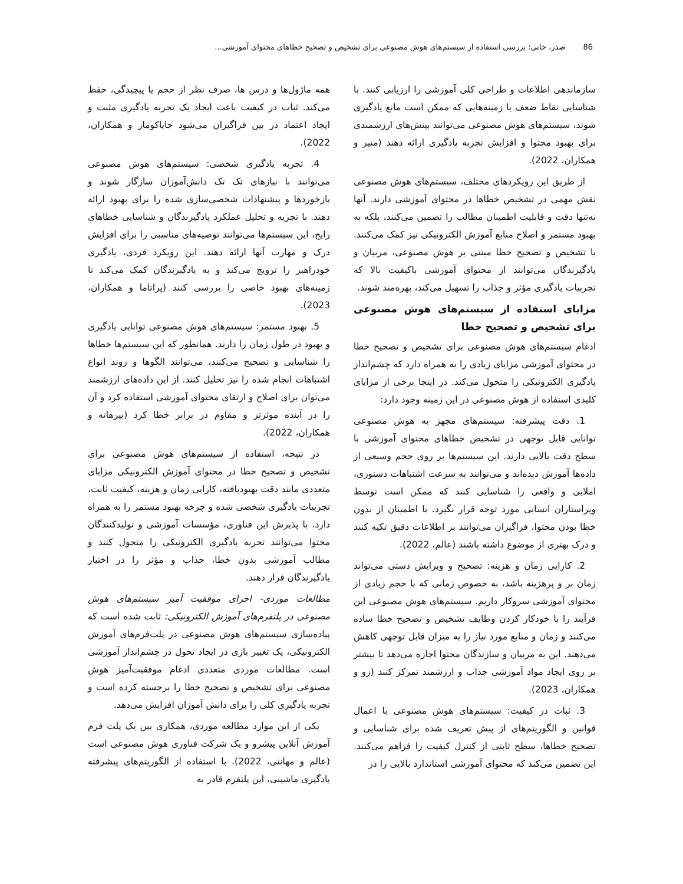86 صدر، خانی: بررسی استفاده از سیستم‌های هوش مصنوعی برای تشخیص و تصحیح خطاهای محتوای آموزشی...
سازماندهی اطلاعات و طراحی کلی آموزشی را ارزیابی کنند. با شناسایی نقاط ضعف یا زمینه‌هایی که ممکن است مانع یادگیری شوند، سیستم‌های هوش مصنوعی می‌توانند بینش‌های ارزشمندی برای بهبود محتوا و افزایش تجربه یادگیری ارائه دهند (منیر و همکاران، 2022).
از طریق این رویکردهای مختلف، سیستم‌های هوش مصنوعی نقش مهمی در تشخیص خطاها در محتوای آموزشی دارند. آنها نه‌تنها دقت و قابلیت اطمینان مطالب را تضمین می‌کنند، بلکه به بهبود مستمر و اصلاح منابع آموزش الکترونیکی نیز کمک می‌کنند. با تشخیص و تصحیح خطا مبتنی بر هوش مصنوعی، مربیان و یادگیرندگان می‌توانند از محتوای آموزشی باکیفیت بالا که تجربیات یادگیری مؤثر و جذاب را تسهیل می‌کند، بهره‌مند شوند.
مزایای استفاده از سیستم‌های هوش مصنوعی برای تشخیص و تصحیح خطا
ادغام سیستم‌های هوش مصنوعی برای تشخیص و تصحیح خطا در محتوای آموزشی مزایای زیادی را به همراه دارد که چشم‌انداز یادگیری الکترونیکی را متحول می‌کند. در اینجا برخی از مزایای کلیدی استفاده از هوش مصنوعی در این زمینه وجود دارد:
1. دقت پیشرفته: سیستم‌های مجهز به هوش مصنوعی توانایی قابل توجهی در تشخیص خطاهای محتوای آموزشی با سطح دقت بالایی دارند. این سیستم‌ها بر روی حجم وسیعی از داده‌ها آموزش دیده‌اند و می‌توانند به سرعت اشتباهات دستوری، املایی و واقعی را شناسایی کنند که ممکن است توسط ویراستاران انسانی مورد توجه قرار نگیرد. با اطمینان از بدون خطا بودن محتوا، فراگیران می‌توانند بر اطلاعات دقیق تکیه کنند و درک بهتری از موضوع داشته باشند (عالم، 2022).
2. کارایی زمان و هزینه: تصحیح و ویرایش دستی می‌تواند زمان بر و پرهزینه باشد، به خصوص زمانی که با حجم زیادی از محتوای آموزشی سروکار داریم. سیستم‌های هوش مصنوعی این فرآیند را با خودکار کردن وظایف تشخیص و تصحیح خطا ساده می‌کنند و زمان و منابع مورد نیاز را به میزان قابل توجهی کاهش می‌دهند. این به مربیان و سازندگان محتوا اجازه می‌دهد تا بیشتر بر روی ایجاد مواد آموزشی جذاب و ارزشمند تمرکز کنند (زو و همکاران، 2023).
3. ثبات در کیفیت: سیستم‌های هوش مصنوعی با اعمال قوانین و الگوریتم‌های از پیش تعریف شده برای شناسایی و تصحیح خطاها، سطح ثابتی از کنترل کیفیت را فراهم می‌کنند. این تضمین می‌کند که محتوای آموزشی استاندارد بالایی را در
همه ماژول‌ها و درس ها، صرف نظر از حجم یا پیچیدگی، حفظ می‌کند. ثبات در کیفیت باعث ایجاد یک تجربه یادگیری مثبت و ایجاد اعتماد در بین فراگیران می‌شود جایاکومار و همکاران، 2022).
4. تجربه یادگیری شخصی: سیستم‌های هوش مصنوعی می‌توانند با نیازهای تک تک دانش‌آموزان سازگار شوند و بازخوردها و پیشنهادات شخصی‌سازی شده را برای بهبود ارائه دهند. با تجزیه و تحلیل عملکرد یادگیرندگان و شناسایی خطاهای رایج، این سیستم‌ها می‌توانند توصیه‌های مناسبی را برای افزایش درک و مهارت آنها ارائه دهند. این رویکرد فردی، یادگیری خودراهبر را ترویج می‌کند و به یادگیرندگان کمک می‌کند تا زمینه‌های بهبود خاصی را بررسی کنند (پراتاما و همکاران، 2023).
5. بهبود مستمر: سیستم‌های هوش مصنوعی توانایی یادگیری و بهبود در طول زمان را دارند. همانطور که این سیستم‌ها خطاها را شناسایی و تصحیح می‌کنند، می‌توانند الگوها و روند انواع اشتباهات انجام شده را نیز تحلیل کنند. از این داده‌های ارزشمند می‌توان برای اصلاح و ارتقای محتوای آموزشی استفاده کرد و آن را در آینده موثرتر و مقاوم در برابر خطا کرد (بیرهانه و همکاران، 2022).
در نتیجه، استفاده از سیستم‌های هوش مصنوعی برای تشخیص و تصحیح خطا در محتوای آموزش الکترونیکی مزایای متعددی مانند دقت بهبودیافته، کارایی زمان و هزینه، کیفیت ثابت، تجربیات یادگیری شخصی شده و چرخه بهبود مستمر را به همراه دارد. با پذیرش این فناوری، مؤسسات آموزشی و تولیدکنندگان محتوا می‌توانند تجربه یادگیری الکترونیکی را متحول کنند و مطالب آموزشی بدون خطا، جذاب و مؤثر را در اختیار یادگیرندگان قرار دهند.
مطالعات موردی- اجرای موفقیت آمیز سیستم‌های هوش مصنوعی در پلتفرم‌های آموزش الکترونیکی: ثابت شده است که پیاده‌سازی سیستم‌های هوش مصنوعی در پلت‌فرم‌های آموزش الکترونیکی، یک تغییر بازی در ایجاد تحول در چشم‌انداز آموزشی است. مطالعات موردی متعددی ادغام موفقیت‌آمیز هوش مصنوعی برای تشخیص و تصحیح خطا را برجسته کرده است و تجربه یادگیری کلی را برای دانش آموزان افزایش می‌دهد.
یکی از این موارد مطالعه موردی، همکاری بین یک پلت فرم آموزش آنلاین پیشرو و یک شرکت فناوری هوش مصنوعی است (عالم و مهانتی، 2022). با استفاده از الگوریتم‌های پیشرفته یادگیری ماشینی، این پلتفرم قادر به